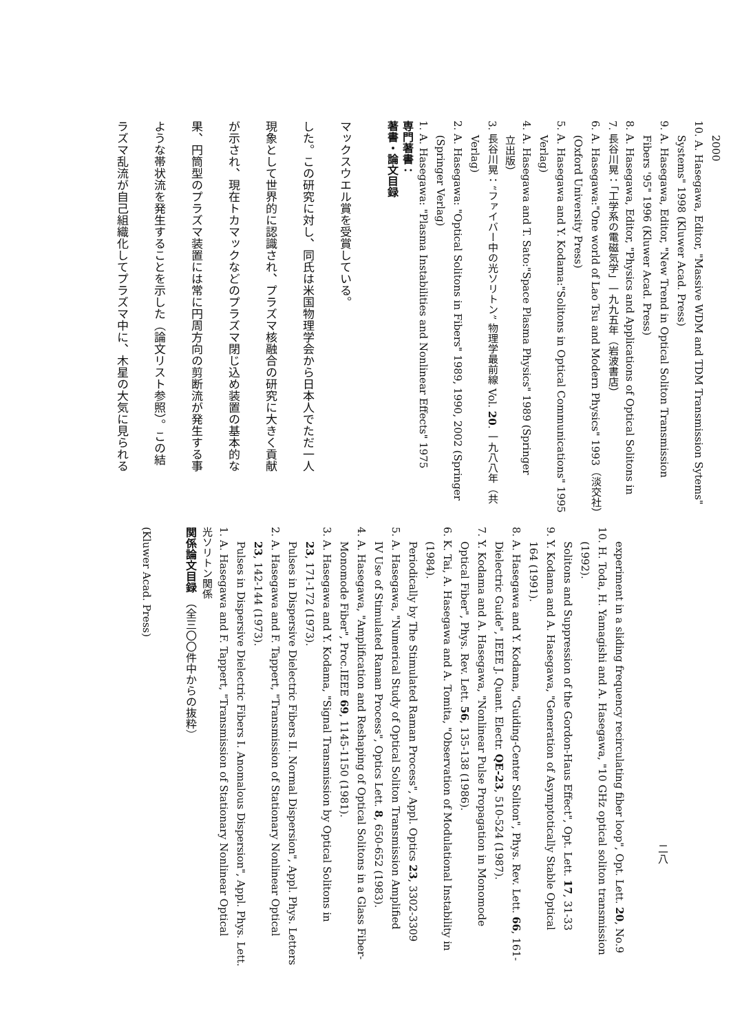ラズマ乱流が自己組織化してプラズマ中に、木星の大気に見られる
ような帯状流を発生することを示した（論文リスト参照）。この結
果、円筒型のプラズマ装置には常に円周方向の剪断流が発生する事
が示され、現在トカマックなどのプラズマ閉じ込め装置の基本的な
現象として世界的に認識され、プラズマ核融合の研究に大きく貢献
した。この研究に対し、同氏は米国物理学会から日本人でただ一人
マックスウエル賞を受賞している。
著書・論文目録
専門著書：
1. A. Hasegawa: "Plasma Instabilities and Nonlinear Effects" 1975 (Springer Verlag)
2. A. Hasegawa: "Optical Solitons in Fibers" 1989, 1990, 2002 (Springer Verlag)
3. 長谷川晃：“ファイバー中の光ソリトン” 物理学最前線 Vol. 20. 一九八八年（共立出版）
4. A. Hasegawa and T. Sato:"Space Plasma Physics" 1989 (Springer Verlag)
5. A. Hasegawa and Y. Kodama:"Solitons in Optical Communications" 1995 (Oxford University Press)
6. A. Hasegawa:"One world of Lao Tsu and Modern Physics" 1993（淡交社）
7. 長谷川晃：「工学系の電磁気学」一九九五年（岩波書店）
8. A. Hasegawa, Editor, "Physics and Applications of Optical Solitons in Fibers '95" 1996 (Kluwer Acad. Press)
9. A. Hasegawa, Editor, "New Trend in Optical Soliton Transmission Systems" 1998 (Kluwer Acad. Press)
10. A. Hasegawa, Editor, "Massive WDM and TDM Transmission Sytems" 2000
(Kluwer Acad. Press)
関係論文目録 （全三〇〇件中からの抜粋）
光ソリトン関係
1. A. Hasegawa and F. Tappert, "Transmission of Stationary Nonlinear Optical Pulses in Dispersive Dielectric Fibers I. Anomalous Dispersion", Appl. Phys. Lett. 23, 142-144 (1973).
2. A. Hasegawa and F. Tappert, "Transmission of Stationary Nonlinear Optical Pulses in Dispersive Dielectric Fibers II. Normal Dispersion", Appl. Phys. Letters 23, 171-172 (1973).
3. A. Hasegawa and Y. Kodama, "Signal Transmission by Optical Solitons in Monomode Fiber", Proc.IEEE 69, 1145-1150 (1981).
4. A. Hasegawa, "Amplification and Reshaping of Optical Solitons in a Glass Fiber-IV Use of Stimulated Raman Process", Optics Lett. 8, 650-652 (1983).
5. A. Hasegawa, "Numerical Study of Optical Soliton Transmission Amplified Periodically by The Stimulated Raman Process", Appl. Optics 23, 3302-3309 (1984).
6. K. Tai, A. Hasegawa and A. Tomita, "Observation of Modulational Instability in Optical Fiber", Phys. Rev. Lett. 56, 135-138 (1986).
7. Y. Kodama and A. Hasegawa, "Nonlinear Pulse Propagation in Monomode Dielectric Guide", IEEE J. Quant. Electr. QE-23, 510-524 (1987).
8. A. Hasegawa and Y. Kodama, "Guiding-Center Soliton", Phys. Rev. Lett. 66, 161-164 (1991).
9. Y. Kodama and A. Hasegawa, "Generation of Asymptotically Stable Optical Solitons and Suppression of the Gordon-Haus Effect", Opt. Lett. 17, 31-33 (1992).
10. H. Toda, H. Yamagishi and A. Hasegawa, "10 GHz optical soliton transmission experiment in a sliding frequency recirculating fiber loop", Opt. Lett. 20, No.9
二八